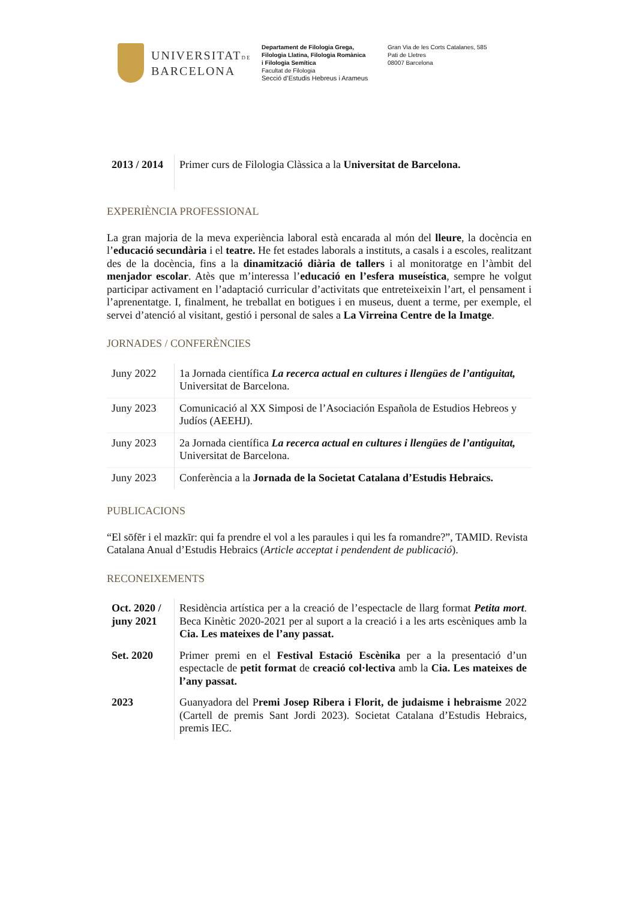UNIVERSITATDE
BARCELONA
Departament de Filologia Grega,
Filologia Llatina, Filologia Romànica
i Filologia Semítica
Facultat de Filologia
Secció d’Estudis Hebreus i Arameus
Gran Via de les Corts Catalanes, 585
Pati de Lletres
08007 Barcelona
| 2013 / 2014 | Primer curs de Filologia Clàssica a la Universitat de Barcelona. |
EXPERIÈNCIA PROFESSIONAL
La gran majoria de la meva experiència laboral està encarada al món del lleure, la docència en l’educació secundària i el teatre. He fet estades laborals a instituts, a casals i a escoles, realitzant des de la docència, fins a la dinamització diària de tallers i al monitoratge en l’àmbit del menjador escolar. Atès que m’interessa l’educació en l’esfera museística, sempre he volgut participar activament en l’adaptació curricular d’activitats que entreteixeixin l’art, el pensament i l’aprenentatge. I, finalment, he treballat en botigues i en museus, duent a terme, per exemple, el servei d’atenció al visitant, gestió i personal de sales a La Virreina Centre de la Imatge.
JORNADES / CONFERÈNCIES
| Juny 2022 | 1a Jornada científica La recerca actual en cultures i llengües de l’antiguitat, Universitat de Barcelona. |
| Juny 2023 | Comunicació al XX Simposi de l’Asociación Española de Estudios Hebreos y Judíos (AEEHJ). |
| Juny 2023 | 2a Jornada científica La recerca actual en cultures i llengües de l’antiguitat, Universitat de Barcelona. |
| Juny 2023 | Conferència a la Jornada de la Societat Catalana d’Estudis Hebraics. |
PUBLICACIONS
“El sōfēr i el mazkīr: qui fa prendre el vol a les paraules i qui les fa romandre?”, TAMID. Revista Catalana Anual d’Estudis Hebraics (Article acceptat i pendendent de publicació).
RECONEIXEMENTS
| Oct. 2020 / juny 2021 | Residència artística per a la creació de l’espectacle de llarg format Petita mort . Beca Kinètic 2020-2021 per al suport a la creació i a les arts escèniques amb la Cia. Les mateixes de l’any passat. |
| Set. 2020 | Primer premi en el Festival Estació Escènika per a la presentació d’un espectacle de petit format de creació col·lectiva amb la Cia. Les mateixes de l’any passat. |
| 2023 | Guanyadora del P remi Josep Ribera i Florit, de judaisme i hebraisme 2022 (Cartell de premis Sant Jordi 2023). Societat Catalana d’Estudis Hebraics, premis IEC. |